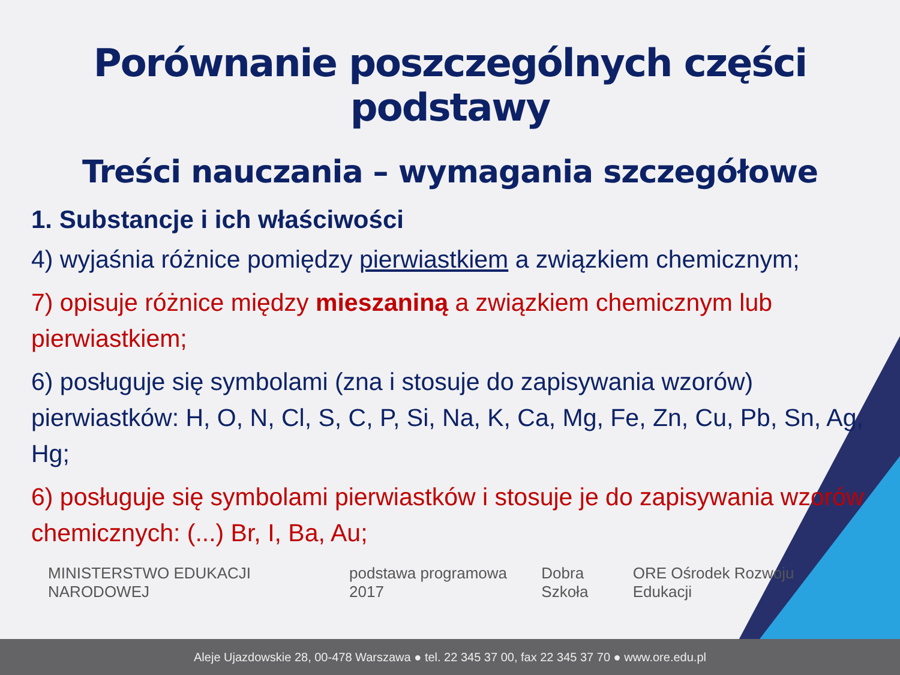Porównanie poszczególnych części podstawy
Treści nauczania – wymagania szczegółowe
1. Substancje i ich właściwości
4) wyjaśnia różnice pomiędzy pierwiastkiem a związkiem chemicznym;
7) opisuje różnice między mieszaniną a związkiem chemicznym lub pierwiastkiem;
6) posługuje się symbolami (zna i stosuje do zapisywania wzorów) pierwiastków: H, O, N, Cl, S, C, P, Si, Na, K, Ca, Mg, Fe, Zn, Cu, Pb, Sn, Ag, Hg;
6) posługuje się symbolami pierwiastków i stosuje je do zapisywania wzorów chemicznych: (...) Br, I, Ba, Au;
MINISTERSTWO EDUKACJI NARODOWEJ podstawa programowa 2017 Dobra Szkoła ORE Ośrodek Rozwoju Edukacji
Aleje Ujazdowskie 28, 00-478 Warszawa ● tel. 22 345 37 00, fax 22 345 37 70 ● www.ore.edu.pl